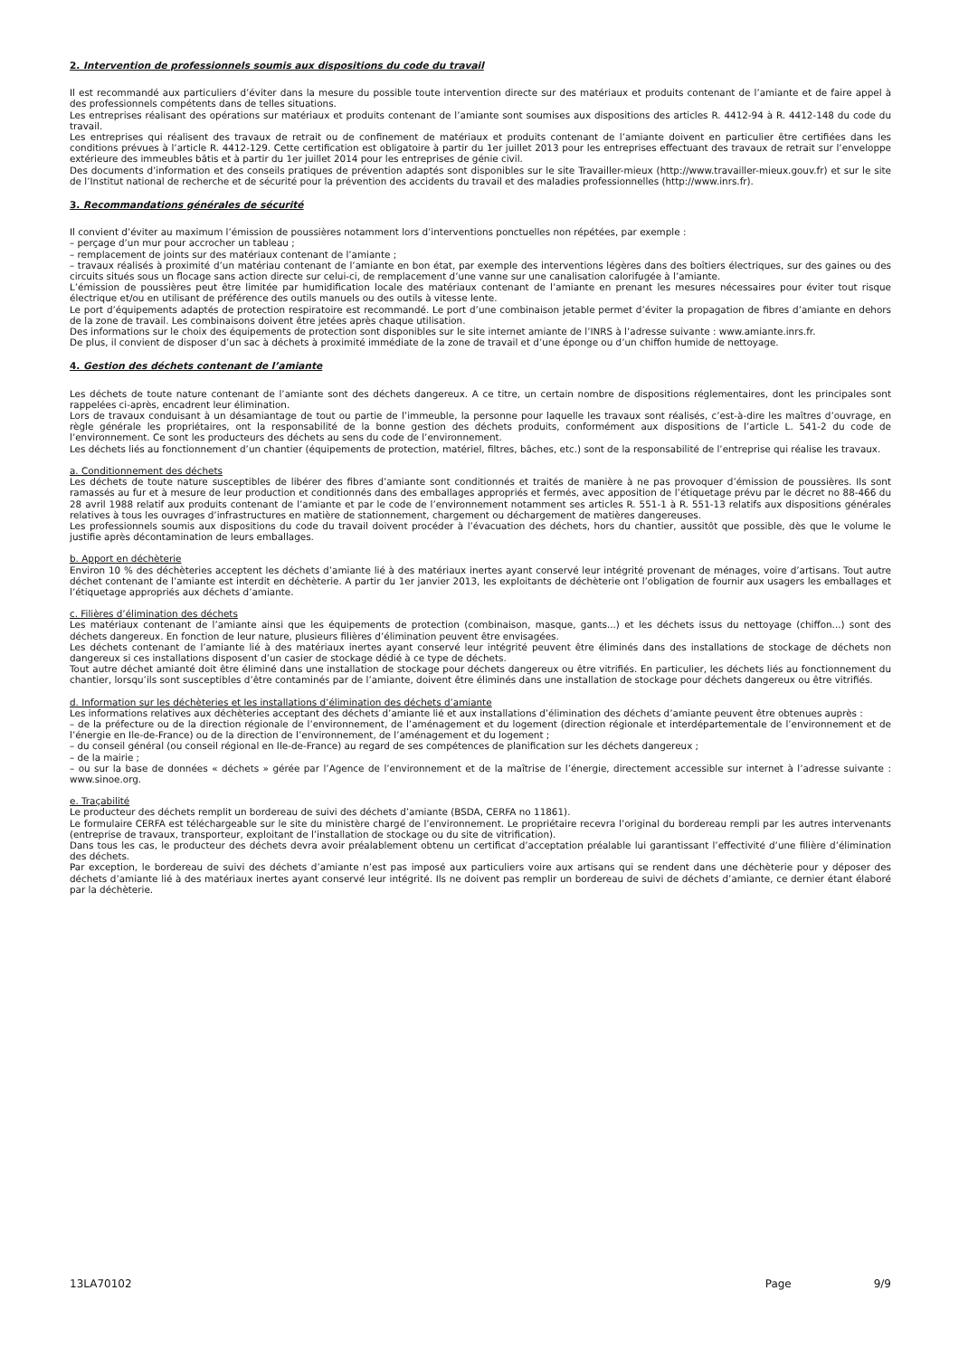2. Intervention de professionnels soumis aux dispositions du code du travail
Il est recommandé aux particuliers d’éviter dans la mesure du possible toute intervention directe sur des matériaux et produits contenant de l’amiante et de faire appel à des professionnels compétents dans de telles situations.
Les entreprises réalisant des opérations sur matériaux et produits contenant de l’amiante sont soumises aux dispositions des articles R. 4412-94 à R. 4412-148 du code du travail.
Les entreprises qui réalisent des travaux de retrait ou de confinement de matériaux et produits contenant de l’amiante doivent en particulier être certifiées dans les conditions prévues à l’article R. 4412-129. Cette certification est obligatoire à partir du 1er juillet 2013 pour les entreprises effectuant des travaux de retrait sur l’enveloppe extérieure des immeubles bâtis et à partir du 1er juillet 2014 pour les entreprises de génie civil.
Des documents d’information et des conseils pratiques de prévention adaptés sont disponibles sur le site Travailler-mieux (http://www.travailler-mieux.gouv.fr) et sur le site de l’Institut national de recherche et de sécurité pour la prévention des accidents du travail et des maladies professionnelles (http://www.inrs.fr).
3. Recommandations générales de sécurité
Il convient d’éviter au maximum l’émission de poussières notamment lors d’interventions ponctuelles non répétées, par exemple :
– perçage d’un mur pour accrocher un tableau ;
– remplacement de joints sur des matériaux contenant de l’amiante ;
– travaux réalisés à proximité d’un matériau contenant de l’amiante en bon état, par exemple des interventions légères dans des boîtiers électriques, sur des gaines ou des circuits situés sous un flocage sans action directe sur celui-ci, de remplacement d’une vanne sur une canalisation calorifugée à l’amiante.
L’émission de poussières peut être limitée par humidification locale des matériaux contenant de l’amiante en prenant les mesures nécessaires pour éviter tout risque électrique et/ou en utilisant de préférence des outils manuels ou des outils à vitesse lente.
Le port d’équipements adaptés de protection respiratoire est recommandé. Le port d’une combinaison jetable permet d’éviter la propagation de fibres d’amiante en dehors de la zone de travail. Les combinaisons doivent être jetées après chaque utilisation.
Des informations sur le choix des équipements de protection sont disponibles sur le site internet amiante de l’INRS à l’adresse suivante : www.amiante.inrs.fr.
De plus, il convient de disposer d’un sac à déchets à proximité immédiate de la zone de travail et d’une éponge ou d’un chiffon humide de nettoyage.
4. Gestion des déchets contenant de l’amiante
Les déchets de toute nature contenant de l’amiante sont des déchets dangereux. A ce titre, un certain nombre de dispositions réglementaires, dont les principales sont rappelées ci-après, encadrent leur élimination.
Lors de travaux conduisant à un désamiantage de tout ou partie de l’immeuble, la personne pour laquelle les travaux sont réalisés, c’est-à-dire les maîtres d’ouvrage, en règle générale les propriétaires, ont la responsabilité de la bonne gestion des déchets produits, conformément aux dispositions de l’article L. 541-2 du code de l’environnement. Ce sont les producteurs des déchets au sens du code de l’environnement.
Les déchets liés au fonctionnement d’un chantier (équipements de protection, matériel, filtres, bâches, etc.) sont de la responsabilité de l’entreprise qui réalise les travaux.
a. Conditionnement des déchets
Les déchets de toute nature susceptibles de libérer des fibres d’amiante sont conditionnés et traités de manière à ne pas provoquer d’émission de poussières. Ils sont ramassés au fur et à mesure de leur production et conditionnés dans des emballages appropriés et fermés, avec apposition de l’étiquetage prévu par le décret no 88-466 du 28 avril 1988 relatif aux produits contenant de l’amiante et par le code de l’environnement notamment ses articles R. 551-1 à R. 551-13 relatifs aux dispositions générales relatives à tous les ouvrages d’infrastructures en matière de stationnement, chargement ou déchargement de matières dangereuses.
Les professionnels soumis aux dispositions du code du travail doivent procéder à l’évacuation des déchets, hors du chantier, aussitôt que possible, dès que le volume le justifie après décontamination de leurs emballages.
b. Apport en déchèterie
Environ 10 % des déchèteries acceptent les déchets d’amiante lié à des matériaux inertes ayant conservé leur intégrité provenant de ménages, voire d’artisans. Tout autre déchet contenant de l’amiante est interdit en déchèterie. A partir du 1er janvier 2013, les exploitants de déchèterie ont l’obligation de fournir aux usagers les emballages et l’étiquetage appropriés aux déchets d’amiante.
c. Filières d’élimination des déchets
Les matériaux contenant de l’amiante ainsi que les équipements de protection (combinaison, masque, gants...) et les déchets issus du nettoyage (chiffon...) sont des déchets dangereux. En fonction de leur nature, plusieurs filières d’élimination peuvent être envisagées.
Les déchets contenant de l’amiante lié à des matériaux inertes ayant conservé leur intégrité peuvent être éliminés dans des installations de stockage de déchets non dangereux si ces installations disposent d’un casier de stockage dédié à ce type de déchets.
Tout autre déchet amianté doit être éliminé dans une installation de stockage pour déchets dangereux ou être vitrifiés. En particulier, les déchets liés au fonctionnement du chantier, lorsqu’ils sont susceptibles d’être contaminés par de l’amiante, doivent être éliminés dans une installation de stockage pour déchets dangereux ou être vitrifiés.
d. Information sur les déchèteries et les installations d’élimination des déchets d’amiante
Les informations relatives aux déchèteries acceptant des déchets d’amiante lié et aux installations d’élimination des déchets d’amiante peuvent être obtenues auprès :
– de la préfecture ou de la direction régionale de l’environnement, de l’aménagement et du logement (direction régionale et interdépartementale de l’environnement et de l’énergie en Ile-de-France) ou de la direction de l’environnement, de l’aménagement et du logement ;
– du conseil général (ou conseil régional en Ile-de-France) au regard de ses compétences de planification sur les déchets dangereux ;
– de la mairie ;
– ou sur la base de données « déchets » gérée par l’Agence de l’environnement et de la maîtrise de l’énergie, directement accessible sur internet à l’adresse suivante : www.sinoe.org.
e. Traçabilité
Le producteur des déchets remplit un bordereau de suivi des déchets d’amiante (BSDA, CERFA no 11861).
Le formulaire CERFA est téléchargeable sur le site du ministère chargé de l’environnement. Le propriétaire recevra l’original du bordereau rempli par les autres intervenants (entreprise de travaux, transporteur, exploitant de l’installation de stockage ou du site de vitrification).
Dans tous les cas, le producteur des déchets devra avoir préalablement obtenu un certificat d’acceptation préalable lui garantissant l’effectivité d’une filière d’élimination des déchets.
Par exception, le bordereau de suivi des déchets d’amiante n’est pas imposé aux particuliers voire aux artisans qui se rendent dans une déchèterie pour y déposer des déchets d’amiante lié à des matériaux inertes ayant conservé leur intégrité. Ils ne doivent pas remplir un bordereau de suivi de déchets d’amiante, ce dernier étant élaboré par la déchèterie.
13LA70102 Page 9/9